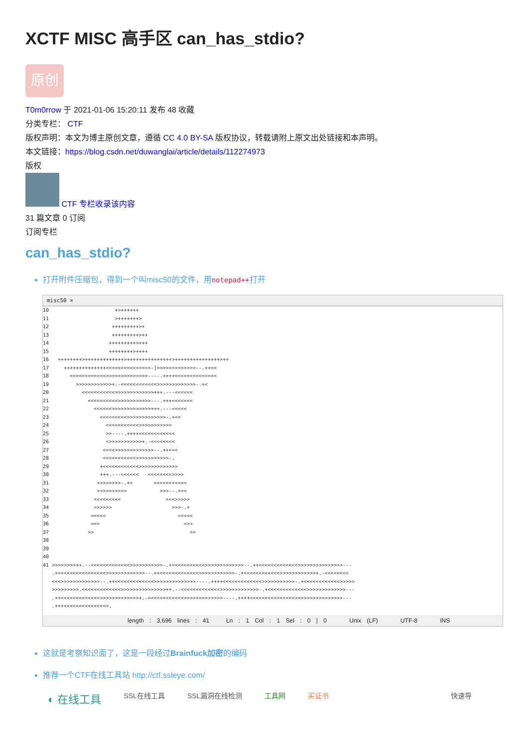XCTF MISC 高手区 can_has_stdio?
原创
T0m0rrow 于 2021-01-06 15:20:11 发布 48 收藏
分类专栏： CTF
版权声明：本文为博主原创文章，遵循 CC 4.0 BY-SA 版权协议，转载请附上原文出处链接和本声明。
本文链接：https://blog.csdn.net/duwanglai/article/details/112274973
版权
CTF 专栏收录该内容
31 篇文章 0 订阅
订阅专栏
can_has_stdio?
打开附件压缩包，得到一个叫misc50的文件，用notepad++打开
misc50 ×
10                      +>++++++
11                      >+++++++>
12                     +++++++++>+
13                     +++++++++>++
14                    +++++++++>+++
15                    ++++++++>++++
16   ++++++++>+++++++++++++>+++++++++++++++>+++++++++++++++>++
17     ++++++++++++++<<<<<<<<<<<<<<<-]>>>>>>>>>>>>>--.++<<
18       <<<<<<<<<<<<>>>>>>>>>>>>>>----.++++<<<<<<<<<<<<<<
19         >>>>>>>>>>>>+.-<<<<<<<<<<<<>>>>>>>>>>>>>-.+<
20           <<<<<<<<<<<>>>>>>>>>>>>>+++.---<<<<<<
21             <<<<<<<<<<>>>>>>>>>>>---.+++<<<<<<<
22               <<<<<<>>>>>>>>>>>>>+++.---<<<<<
23                 <<<<<<<<<>>>>>>>>>>>>>-.+<<
24                   <<<<<<<<<<<>>>>>>>>>>>
25                   >>----.++++<<<<<<<<<<<<
26                   <>>>>>>>>>>>+.-<<<<<<<<
27                  <<<<>>>>>>>>>>>>>--.++<<<
28                  <<<<<<<<<<<>>>>>>>>>>>-.
29                 +<<<<<<<<<<<<>>>>>>>>>>>>>
30                 +++.---<<<<<<   <<<<<<<<>>>>
31                >>>>>>>>-.+<       <<<<<<<<<<<
32                >>>>>>>>>>           >>>--.++<
33               <<<<<<<<<               <<<>>>>>
34               >>>>>>                    >>>-.+
35              <<<<<                        <<<<<
36              <<<                            <>>
37             >>                                >>
38
39
40
41 >>>>>>>>++.--<<<<<<<<<<<<<>>>>>>>>>>>-.+<<<<<<<<<<<>>>>>>>>>>>>>--.++<<<<<<<<<<<<<>>>>>>>>>>>>>>>---
   .+++<<<<<<<<<<<<<<>>>>>>>>>>>>>--.++<<<<<<<<<<<<<>>>>>>>>>>>>-.+<<<<<<<<<<<<>>>>>>>>>>>>+.-<<<<<<<<
   <<<>>>>>>>>>>>>>--.++<<<<<<<<<<<<<>>>>>>>>>>>>>>----.++++<<<<<<<<<<<<<>>>>>>>>>>>-.+<<<<<<<<<<<<>>>>>
   >>>>>>>>>.<<<<<<<<<<<<<>>>>>>>>>>>>>>>++.--<<<<<<<<<<<<<>>>>>>>>>>>>>-.+<<<<<<<<<<<<<>>>>>>>>>>>>>---
   .++<<<<<<<<<<<<<>>>>>>>>>>>>>+.-<<<<<<<<<<<<>>>>>>>>>>>>>----.++++<<<<<<<<<<<<<<<>>>>>>>>>>>>>>>>---
   .+++<<<<<<<<<<<<<<<.
length : 3,696 lines : 41 Ln : 1 Col : 1 Sel : 0 | 0 Unix (LF) UTF-8 INS
这就是考察知识面了，这是一段经过Brainfuck加密的编码
推荐一个CTF在线工具站 http://ctf.ssleye.com/
◐ 在线工具 SSL在线工具 SSL漏洞在线检测 工具网 买证书 快速导